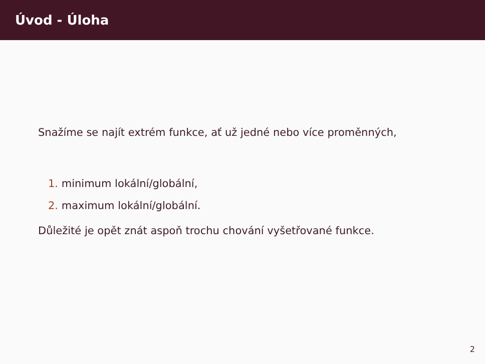Úvod - Úloha
Snažíme se najít extrém funkce, ať už jedné nebo více proměnných,
1. minimum lokální/globální,
2. maximum lokální/globální.
Důležité je opět znát aspoň trochu chování vyšetřované funkce.
2